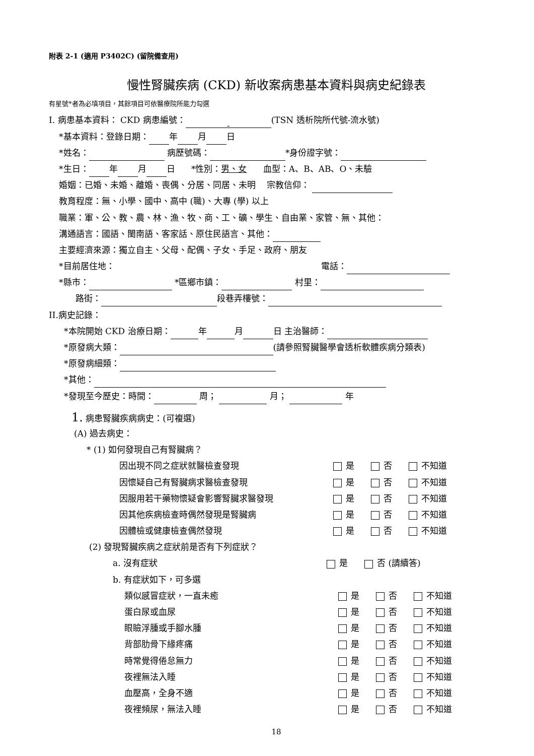附表 2-1 (適用 P3402C) (留院備查用)
慢性腎臟疾病 (CKD) 新收案病患基本資料與病史紀錄表
有星號*者為必填項目，其餘項目可依醫療院所能力勾選
I. 病患基本資料： CKD 病患編號： - (TSN 透析院所代號-流水號)
*基本資料：登錄日期： 年 月 日
*姓名： 病歷號碼： *身份證字號：
*生日： 年 月 日 *性別：男、女 血型：A、B、AB、O、未驗
婚姻：已婚、未婚、離婚、喪偶、分居、同居、未明 宗教信仰：
教育程度：無、小學、國中、高中 (職)、大專 (學) 以上
職業：軍、公、教、農、林、漁、牧、商、工、礦、學生、自由業、家管、無、其他：
溝通語言：國語、閩南語、客家話、原住民語言、其他：
主要經濟來源：獨立自主、父母、配偶、子女、手足、政府、朋友
*目前居住地： 電話：
*縣市： *區鄉市鎮： 村里：
路街： 段巷弄樓號：
II.病史記錄：
*本院開始 CKD 治療日期： 年 月 日 主治醫師：
*原發病大類： (請參照腎臟醫學會透析軟體疾病分類表)
*原發病細類：
*其他：
*發現至今歷史：時間： 周； 月； 年
1. 病患腎臟疾病病史：(可複選)
(A) 過去病史：
* (1) 如何發現自己有腎臟病？
因出現不同之症狀就醫檢查發現 是 否 不知道
因懷疑自己有腎臟病求醫檢查發現 是 否 不知道
因服用若干藥物懷疑會影響腎臟求醫發現 是 否 不知道
因其他疾病檢查時偶然發現是腎臟病 是 否 不知道
因體檢或健康檢查偶然發現 是 否 不知道
(2) 發現腎臟疾病之症狀前是否有下列症狀？
a. 沒有症狀 是 否 (請續答)
b. 有症狀如下，可多選
類似感冒症狀，一直未癒 是 否 不知道
蛋白尿或血尿 是 否 不知道
眼瞼浮腫或手腳水腫 是 否 不知道
背部肋骨下緣疼痛 是 否 不知道
時常覺得倦怠無力 是 否 不知道
夜裡無法入睡 是 否 不知道
血壓高，全身不適 是 否 不知道
夜裡頻尿，無法入睡 是 否 不知道
18